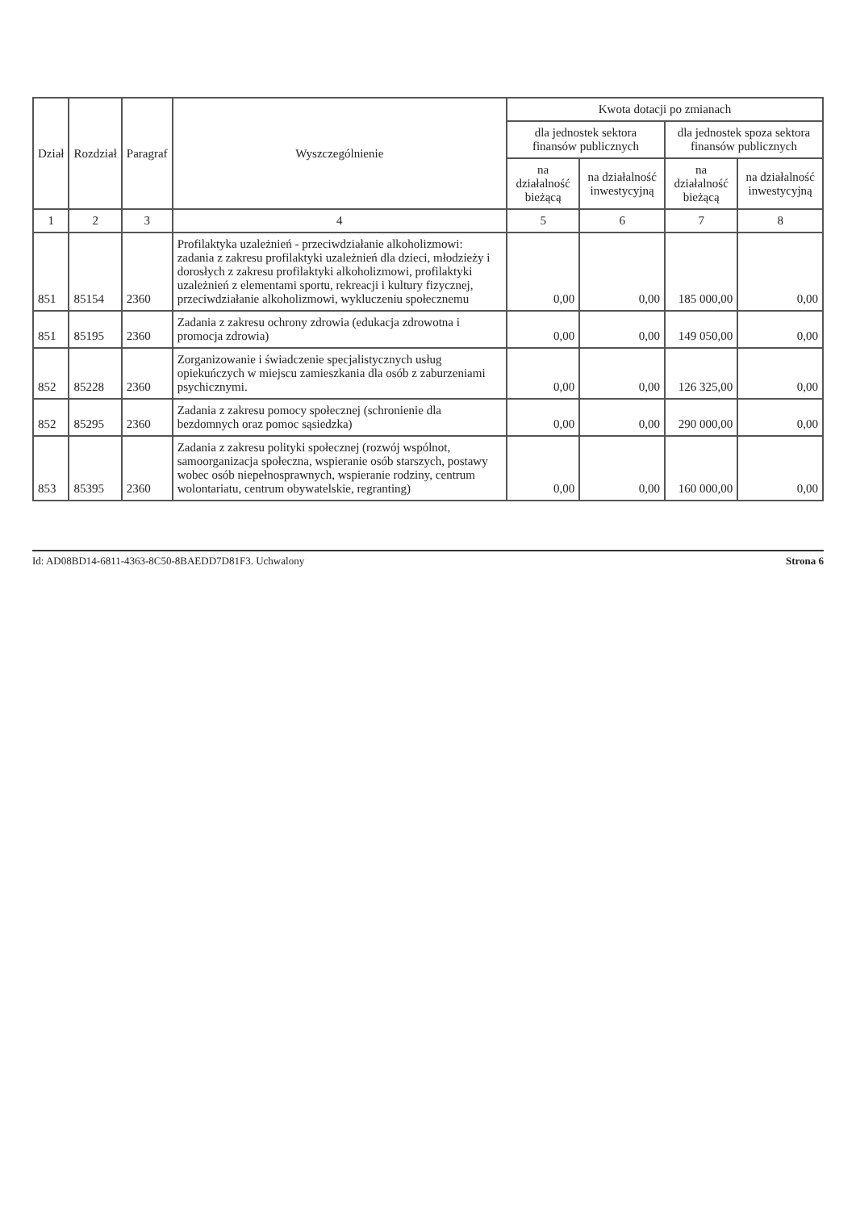| Dział | Rozdział | Paragraf | Wyszczególnienie | Kwota dotacji po zmianach | | | |
| --- | --- | --- | --- | --- | --- | --- | --- |
| | | | | dla jednostek sektora finansów publicznych | | dla jednostek spoza sektora finansów publicznych | |
| | | | | na działalność bieżącą | na działalność inwestycyjną | na działalność bieżącą | na działalność inwestycyjną |
| 1 | 2 | 3 | 4 | 5 | 6 | 7 | 8 |
| 851 | 85154 | 2360 | Profilaktyka uzależnień - przeciwdziałanie alkoholizmowi: zadania z zakresu profilaktyki uzależnień dla dzieci, młodzieży i dorosłych z zakresu profilaktyki alkoholizmowi, profilaktyki uzależnień z elementami sportu, rekreacji i kultury fizycznej, przeciwdziałanie alkoholizmowi, wykluczeniu społecznemu | 0,00 | 0,00 | 185 000,00 | 0,00 |
| 851 | 85195 | 2360 | Zadania z zakresu ochrony zdrowia (edukacja zdrowotna i promocja zdrowia) | 0,00 | 0,00 | 149 050,00 | 0,00 |
| 852 | 85228 | 2360 | Zorganizowanie i świadczenie specjalistycznych usług opiekuńczych w miejscu zamieszkania dla osób z zaburzeniami psychicznymi. | 0,00 | 0,00 | 126 325,00 | 0,00 |
| 852 | 85295 | 2360 | Zadania z zakresu pomocy społecznej (schronienie dla bezdomnych oraz pomoc sąsiedzka) | 0,00 | 0,00 | 290 000,00 | 0,00 |
| 853 | 85395 | 2360 | Zadania z zakresu polityki społecznej (rozwój wspólnot, samoorganizacja społeczna, wspieranie osób starszych, postawy wobec osób niepełnosprawnych, wspieranie rodziny, centrum wolontariatu, centrum obywatelskie, regranting) | 0,00 | 0,00 | 160 000,00 | 0,00 |
Id: AD08BD14-6811-4363-8C50-8BAEDD7D81F3. Uchwalony Strona 6